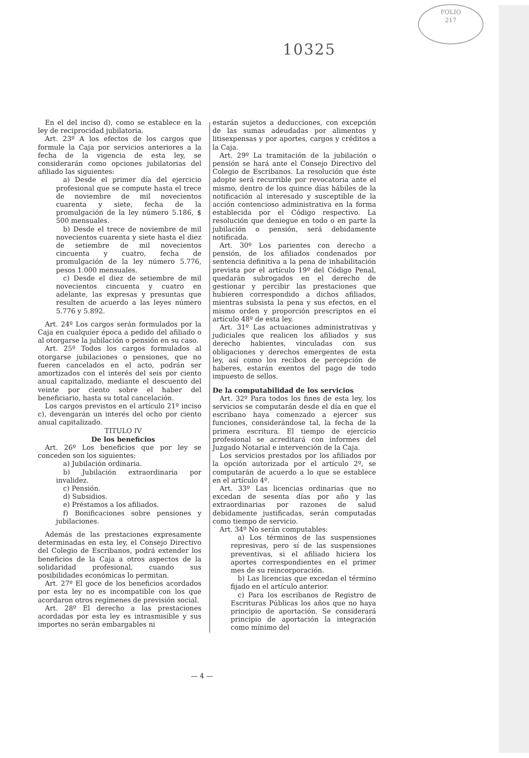FOLIO
217
10325
En el del inciso d), como se establece en la ley de reciprocidad jubilatoria.
Art. 23º A los efectos de los cargos que formule la Caja por servicios anteriores a la fecha de la vigencia de esta ley, se considerarán como opciones jubilatorias del afiliado las siguientes:
a) Desde el primer día del ejercicio profesional que se compute hasta el trece de noviembre de mil novecientos cuarenta y siete, fecha de la promulgación de la ley número 5.186, $ 500 mensuales.
b) Desde el trece de noviembre de mil novecientos cuarenta y siete hasta el diez de setiembre de mil novecientos cincuenta y cuatro, fecha de promulgación de la ley número 5.776, pesos 1.000 mensuales.
c) Desde el diez de setiembre de mil novecientos cincuenta y cuatro en adelante, las expresas y presuntas que resulten de acuerdo a las leyes número 5.776 y 5.892.
Art. 24º Los cargos serán formulados por la Caja en cualquier época a pedido del afiliado o al otorgarse la jubilación o pensión en su caso.
Art. 25º Todos los cargos formulados al otorgarse jubilaciones o pensiones, que no fueren cancelados en el acto, podrán ser amortizados con el interés del seis por ciento anual capitalizado, mediante el descuento del veinte por ciento sobre el haber del beneficiario, hasta su total cancelación.
Los cargos previstos en el artículo 21º inciso c), devengarán un interés del ocho por ciento anual capitalizado.
TITULO IV
De los beneficios
Art. 26º Los beneficios que por ley se conceden son los siguientes:
a) Jubilación ordinaria.
b) Jubilación extraordinaria por invalidez.
c) Pensión.
d) Subsidios.
e) Préstamos a los afiliados.
f) Bonificaciones sobre pensiones y jubilaciones.
Además de las prestaciones expresamente determinadas en esta ley, el Consejo Directivo del Colegio de Escribanos, podrá extender los beneficios de la Caja a otros aspectos de la solidaridad profesional, cuando sus posibilidades económicas lo permitan.
Art. 27º El goce de los beneficios acordados por esta ley no es incompatible con los que acordaron otros regímenes de previsión social.
Art. 28º El derecho a las prestaciones acordadas por esta ley es intrasmisible y sus importes no serán embargables ni
estarán sujetos a deducciones, con excepción de las sumas adeudadas por alimentos y litisexpensas y por aportes, cargos y créditos a la Caja.
Art. 29º La tramitación de la jubilación o pensión se hará ante el Consejo Directivo del Colegio de Escribanos. La resolución que éste adopte será recurrible por revocatoria ante el mismo, dentro de los quince días hábiles de la notificación al interesado y susceptible de la acción contencioso administrativa en la forma establecida por el Código respectivo. La resolución que deniegue en todo o en parte la jubilación o pensión, será debidamente notificada.
Art. 30º Los parientes con derecho a pensión, de los afiliados condenados por sentencia definitiva a la pena de inhabilitación prevista por el artículo 19º del Código Penal, quedarán subrogados en el derecho de gestionar y percibir las prestaciones que hubieren correspondido a dichos afiliados, mientras subsista la pena y sus efectos, en el mismo orden y proporción prescriptos en el artículo 48º de esta ley.
Art. 31º Las actuaciones administrativas y judiciales que realicen los afiliados y sus derecho habientes, vinculadas con sus obligaciones y derechos emergentes de esta ley, así como los recibos de percepción de haberes, estarán exentos del pago de todo impuesto de sellos.
De la computabilidad de los servicios
Art. 32º Para todos los fines de esta ley, los servicios se computarán desde el día en que el escribano haya comenzado a ejercer sus funciones, considerándose tal, la fecha de la primera escritura. El tiempo de ejercicio profesional se acreditará con informes del Juzgado Notarial e intervención de la Caja.
Los servicios prestados por los afiliados por la opción autorizada por el artículo 2º, se computarán de acuerdo a lo que se establece en el artículo 4º.
Art. 33º Las licencias ordinarias que no excedan de sesenta días por año y las extraordinarias por razones de salud debidamente justificadas, serán computadas como tiempo de servicio.
Art. 34º No serán computables:
a) Los términos de las suspensiones represivas, pero sí de las suspensiones preventivas, si el afiliado hiciera los aportes correspondientes en el primer mes de su reincorporación.
b) Las licencias que excedan el término fijado en el artículo anterior.
c) Para los escribanos de Registro de Escrituras Públicas los años que no haya principio de aportación. Se considerará principio de aportación la integración como mínimo del
— 4 —